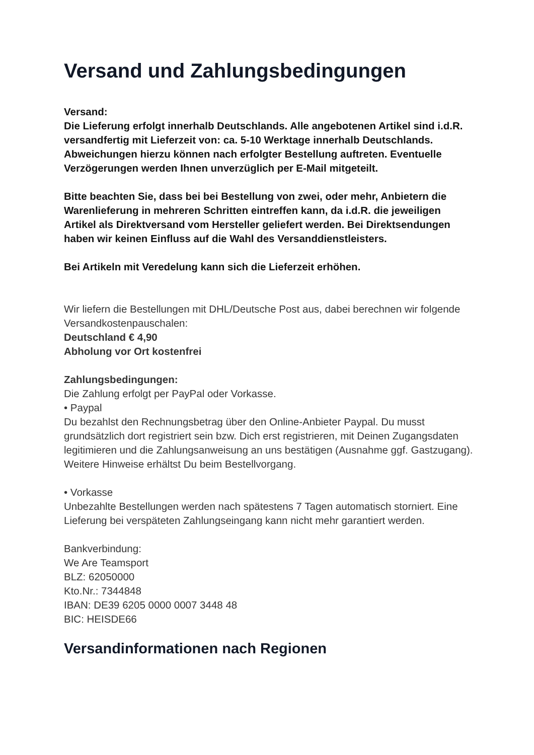Versand und Zahlungsbedingungen
Versand:
Die Lieferung erfolgt innerhalb Deutschlands. Alle angebotenen Artikel sind i.d.R. versandfertig mit Lieferzeit von: ca. 5-10 Werktage innerhalb Deutschlands. Abweichungen hierzu können nach erfolgter Bestellung auftreten. Eventuelle Verzögerungen werden Ihnen unverzüglich per E-Mail mitgeteilt.
Bitte beachten Sie, dass bei bei Bestellung von zwei, oder mehr, Anbietern die Warenlieferung in mehreren Schritten eintreffen kann, da i.d.R. die jeweiligen Artikel als Direktversand vom Hersteller geliefert werden. Bei Direktsendungen haben wir keinen Einfluss auf die Wahl des Versanddienstleisters.
Bei Artikeln mit Veredelung kann sich die Lieferzeit erhöhen.
Wir liefern die Bestellungen mit DHL/Deutsche Post aus, dabei berechnen wir folgende Versandkostenpauschalen:
Deutschland € 4,90
Abholung vor Ort kostenfrei
Zahlungsbedingungen:
Die Zahlung erfolgt per PayPal oder Vorkasse.
• Paypal
Du bezahlst den Rechnungsbetrag über den Online-Anbieter Paypal. Du musst grundsätzlich dort registriert sein bzw. Dich erst registrieren, mit Deinen Zugangsdaten legitimieren und die Zahlungsanweisung an uns bestätigen (Ausnahme ggf. Gastzugang). Weitere Hinweise erhältst Du beim Bestellvorgang.
• Vorkasse
Unbezahlte Bestellungen werden nach spätestens 7 Tagen automatisch storniert. Eine Lieferung bei verspäteten Zahlungseingang kann nicht mehr garantiert werden.
Bankverbindung:
We Are Teamsport
BLZ: 62050000
Kto.Nr.: 7344848
IBAN: DE39 6205 0000 0007 3448 48
BIC: HEISDE66
Versandinformationen nach Regionen